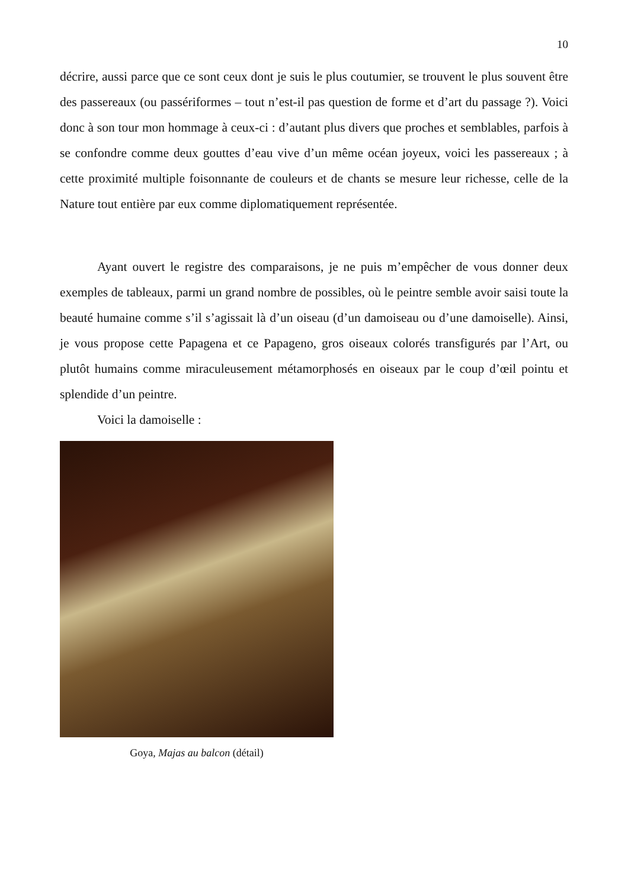10
décrire, aussi parce que ce sont ceux dont je suis le plus coutumier, se trouvent le plus souvent être des passereaux (ou passériformes – tout n’est-il pas question de forme et d’art du passage ?). Voici donc à son tour mon hommage à ceux-ci : d’autant plus divers que proches et semblables, parfois à se confondre comme deux gouttes d’eau vive d’un même océan joyeux, voici les passereaux ; à cette proximité multiple foisonnante de couleurs et de chants se mesure leur richesse, celle de la Nature tout entière par eux comme diplomatiquement représentée.
Ayant ouvert le registre des comparaisons, je ne puis m’empêcher de vous donner deux exemples de tableaux, parmi un grand nombre de possibles, où le peintre semble avoir saisi toute la beauté humaine comme s’il s’agissait là d’un oiseau (d’un damoiseau ou d’une damoiselle). Ainsi, je vous propose cette Papagena et ce Papageno, gros oiseaux colorés transfigurés par l’Art, ou plutôt humains comme miraculeusement métamorphosés en oiseaux par le coup d’œil pointu et splendide d’un peintre.
Voici la damoiselle :
Goya, Majas au balcon (détail)